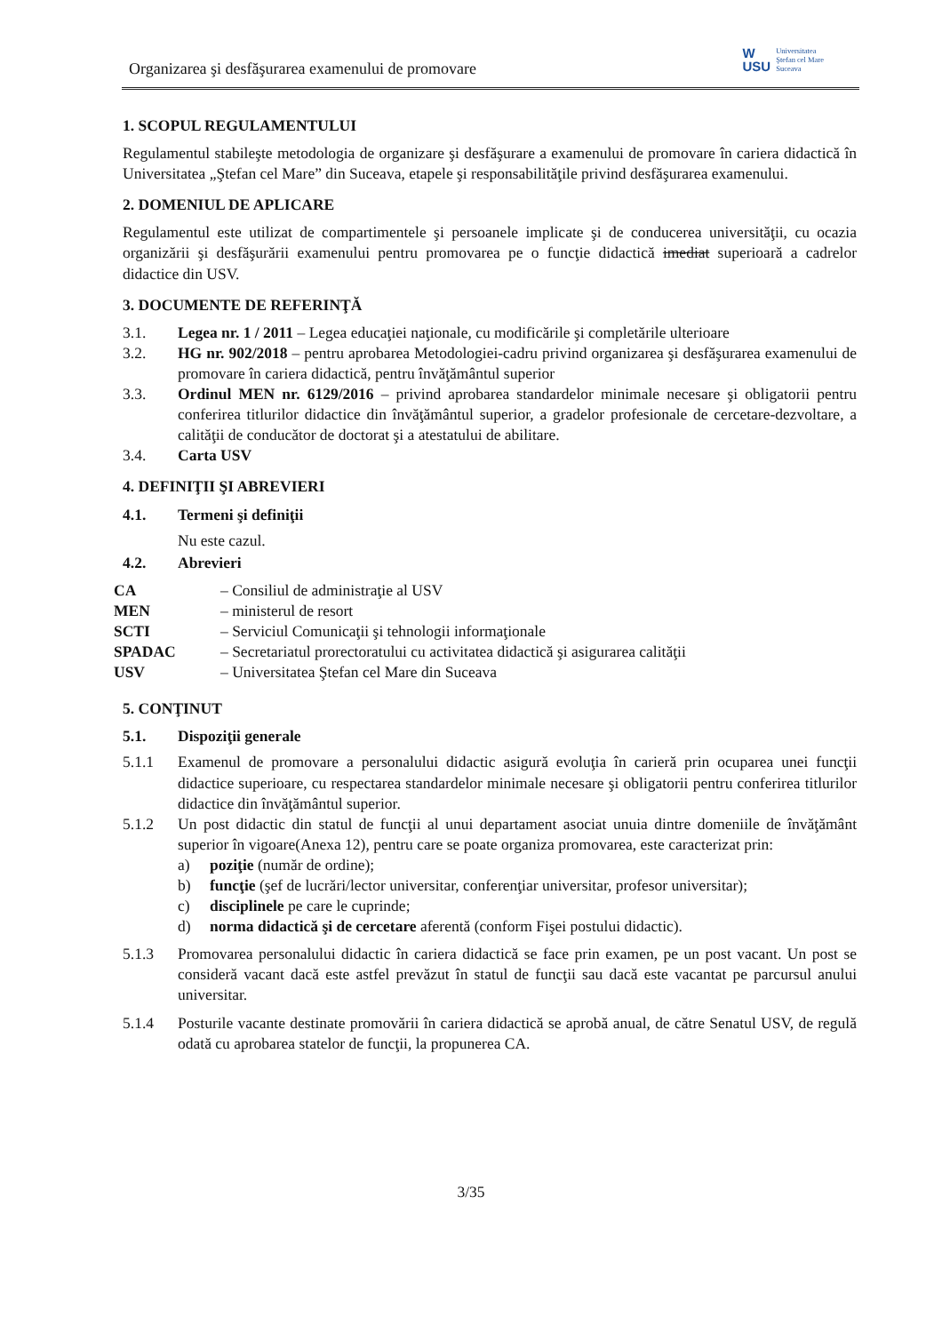Organizarea şi desfăşurarea examenului de promovare
W
USU
Universitatea
Ştefan cel Mare
Suceava
1. SCOPUL REGULAMENTULUI
Regulamentul stabileşte metodologia de organizare şi desfăşurare a examenului de promovare în cariera didactică în Universitatea „Ştefan cel Mare” din Suceava, etapele şi responsabilităţile privind desfăşurarea examenului.
2. DOMENIUL DE APLICARE
Regulamentul este utilizat de compartimentele şi persoanele implicate şi de conducerea universităţii, cu ocazia organizării şi desfăşurării examenului pentru promovarea pe o funcţie didactică imediat superioară a cadrelor didactice din USV.
3. DOCUMENTE DE REFERINŢĂ
3.1. Legea nr. 1 / 2011 – Legea educaţiei naţionale, cu modificările şi completările ulterioare
3.2. HG nr. 902/2018 – pentru aprobarea Metodologiei-cadru privind organizarea şi desfăşurarea examenului de promovare în cariera didactică, pentru învăţământul superior
3.3. Ordinul MEN nr. 6129/2016 – privind aprobarea standardelor minimale necesare şi obligatorii pentru conferirea titlurilor didactice din învăţământul superior, a gradelor profesionale de cercetare-dezvoltare, a calităţii de conducător de doctorat şi a atestatului de abilitare.
3.4. Carta USV
4. DEFINIŢII ŞI ABREVIERI
4.1. Termeni şi definiţii
Nu este cazul.
4.2. Abrevieri
CA – Consiliul de administraţie al USV
MEN – ministerul de resort
SCTI – Serviciul Comunicaţii şi tehnologii informaţionale
SPADAC – Secretariatul prorectoratului cu activitatea didactică şi asigurarea calităţii
USV – Universitatea Ştefan cel Mare din Suceava
5. CONŢINUT
5.1. Dispoziţii generale
5.1.1 Examenul de promovare a personalului didactic asigură evoluţia în carieră prin ocuparea unei funcţii didactice superioare, cu respectarea standardelor minimale necesare şi obligatorii pentru conferirea titlurilor didactice din învăţământul superior.
5.1.2 Un post didactic din statul de funcţii al unui departament asociat unuia dintre domeniile de învăţământ superior în vigoare(Anexa 12), pentru care se poate organiza promovarea, este caracterizat prin:
a) poziţie (număr de ordine);
b) funcţie (şef de lucrări/lector universitar, conferenţiar universitar, profesor universitar);
c) disciplinele pe care le cuprinde;
d) norma didactică şi de cercetare aferentă (conform Fişei postului didactic).
5.1.3 Promovarea personalului didactic în cariera didactică se face prin examen, pe un post vacant. Un post se consideră vacant dacă este astfel prevăzut în statul de funcţii sau dacă este vacantat pe parcursul anului universitar.
5.1.4 Posturile vacante destinate promovării în cariera didactică se aprobă anual, de către Senatul USV, de regulă odată cu aprobarea statelor de funcţii, la propunerea CA.
3/35